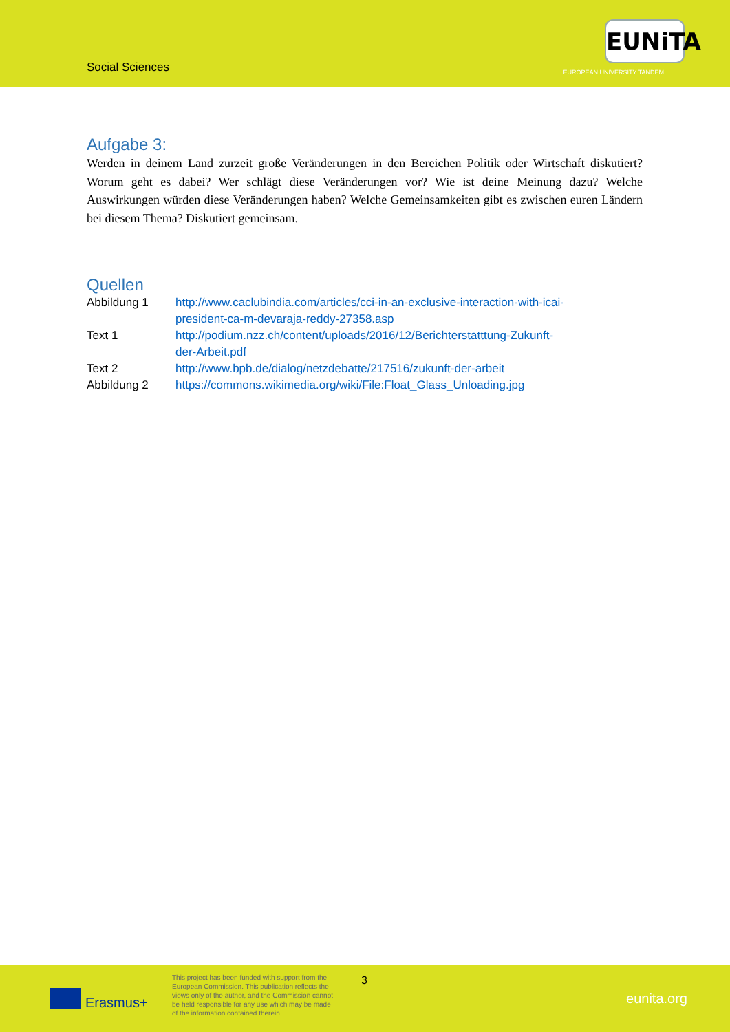Social Sciences
EUNiTA
EUROPEAN UNIVERSITY TANDEM
Aufgabe 3:
Werden in deinem Land zurzeit große Veränderungen in den Bereichen Politik oder Wirtschaft diskutiert? Worum geht es dabei? Wer schlägt diese Veränderungen vor? Wie ist deine Meinung dazu? Welche Auswirkungen würden diese Veränderungen haben? Welche Gemeinsamkeiten gibt es zwischen euren Ländern bei diesem Thema? Diskutiert gemeinsam.
Quellen
| Abbildung 1 | http://www.caclubindia.com/articles/cci-in-an-exclusive-interaction-with-icai- president-ca-m-devaraja-reddy-27358.asp |
| Text 1 | http://podium.nzz.ch/content/uploads/2016/12/Berichterstatttung-Zukunft- der-Arbeit.pdf |
| Text 2 | http://www.bpb.de/dialog/netzdebatte/217516/zukunft-der-arbeit |
| Abbildung 2 | https://commons.wikimedia.org/wiki/File:Float_Glass_Unloading.jpg |
Erasmus+
This project has been funded with support from the European Commission. This publication reflects the views only of the author, and the Commission cannot be held responsible for any use which may be made of the information contained therein.
3
eunita.org